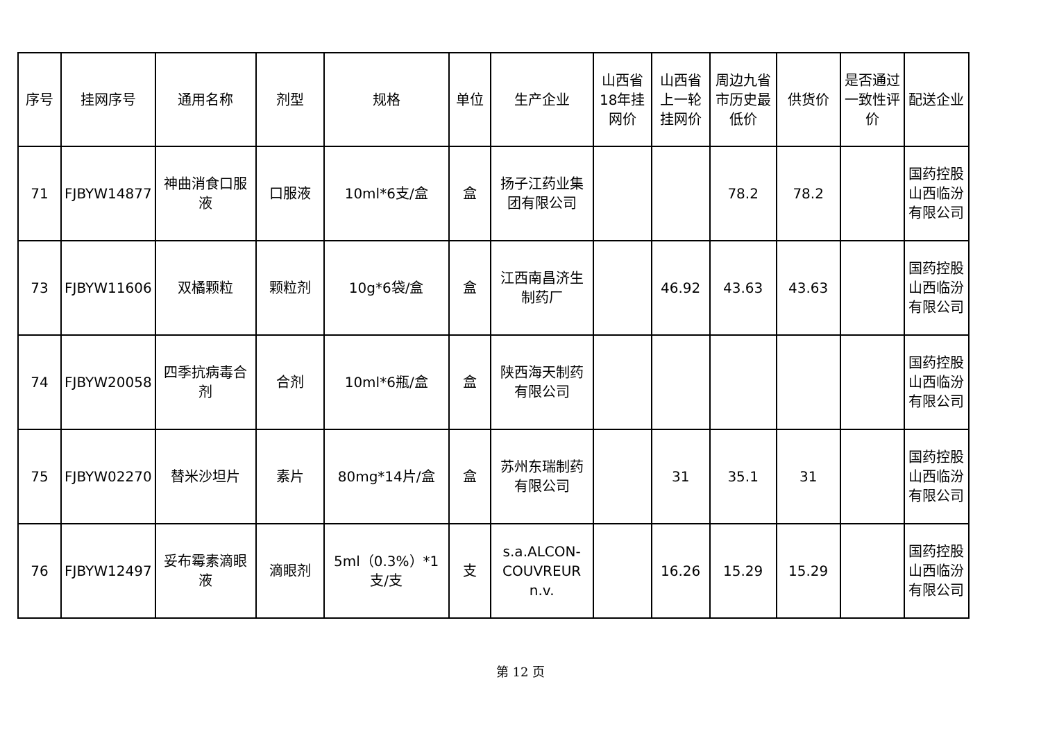| 序号 | 挂网序号 | 通用名称 | 剂型 | 规格 | 单位 | 生产企业 | 山西省18年挂网价 | 山西省上一轮挂网价 | 周边九省市历史最低价 | 供货价 | 是否通过一致性评价 | 配送企业 |
| --- | --- | --- | --- | --- | --- | --- | --- | --- | --- | --- | --- | --- |
| 71 | FJBYW14877 | 神曲消食口服液 | 口服液 | 10ml*6支/盒 | 盒 | 扬子江药业集团有限公司 | | | 78.2 | 78.2 | | 国药控股山西临汾有限公司 |
| 73 | FJBYW11606 | 双橘颗粒 | 颗粒剂 | 10g*6袋/盒 | 盒 | 江西南昌济生制药厂 | | 46.92 | 43.63 | 43.63 | | 国药控股山西临汾有限公司 |
| 74 | FJBYW20058 | 四季抗病毒合剂 | 合剂 | 10ml*6瓶/盒 | 盒 | 陕西海天制药有限公司 | | | | | | 国药控股山西临汾有限公司 |
| 75 | FJBYW02270 | 替米沙坦片 | 素片 | 80mg*14片/盒 | 盒 | 苏州东瑞制药有限公司 | | 31 | 35.1 | 31 | | 国药控股山西临汾有限公司 |
| 76 | FJBYW12497 | 妥布霉素滴眼液 | 滴眼剂 | 5ml（0.3%）*1支/支 | 支 | s.a.ALCON-COUVREUR n.v. | | 16.26 | 15.29 | 15.29 | | 国药控股山西临汾有限公司 |
第 12 页